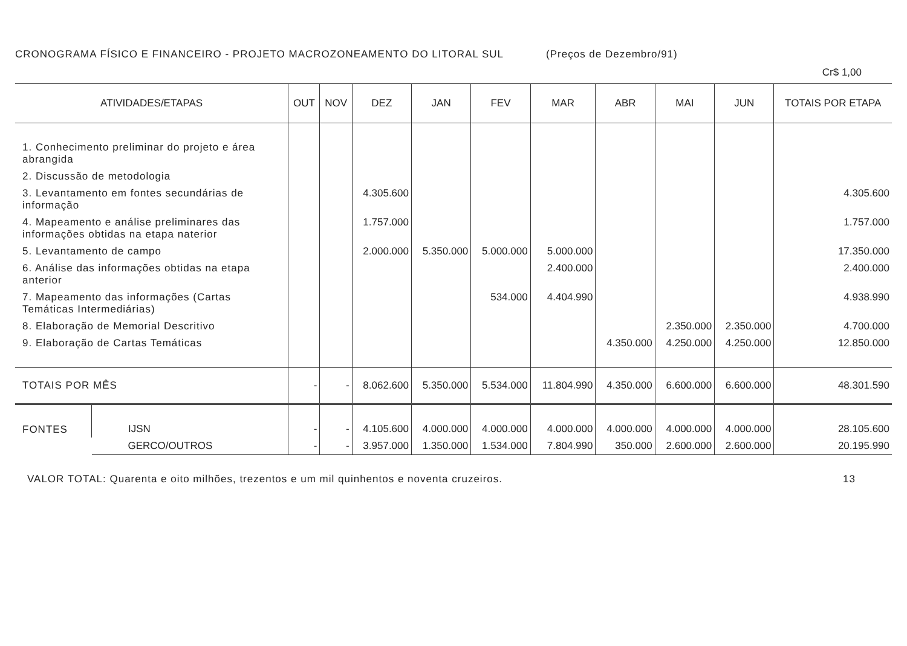CRONOGRAMA FÍSICO E FINANCEIRO - PROJETO MACROZONEAMENTO DO LITORAL SUL (Preços de Dezembro/91)
Cr$ 1,00
| ATIVIDADES/ETAPAS | | OUT | NOV | DEZ | JAN | FEV | MAR | ABR | MAI | JUN | TOTAIS POR ETAPA |
| --- | --- | --- | --- | --- | --- | --- | --- | --- | --- | --- | --- |
| 1. Conhecimento preliminar do projeto e área abrangida | | | | | | | | | | | |
| 2. Discussão de metodologia | | | | | | | | | | | |
| 3. Levantamento em fontes secundárias de informação | | | | 4.305.600 | | | | | | | 4.305.600 |
| 4. Mapeamento e análise preliminares das informações obtidas na etapa naterior | | | | 1.757.000 | | | | | | | 1.757.000 |
| 5. Levantamento de campo | | | | 2.000.000 | 5.350.000 | 5.000.000 | 5.000.000 | | | | 17.350.000 |
| 6. Análise das informações obtidas na etapa anterior | | | | | | | 2.400.000 | | | | 2.400.000 |
| 7. Mapeamento das informações (Cartas Temáticas Intermediárias) | | | | | | 534.000 | 4.404.990 | | | | 4.938.990 |
| 8. Elaboração de Memorial Descritivo | | | | | | | | | 2.350.000 | 2.350.000 | 4.700.000 |
| 9. Elaboração de Cartas Temáticas | | | | | | | | 4.350.000 | 4.250.000 | 4.250.000 | 12.850.000 |
| TOTAIS POR MÊS | | - | - | 8.062.600 | 5.350.000 | 5.534.000 | 11.804.990 | 4.350.000 | 6.600.000 | 6.600.000 | 48.301.590 |
| FONTES | IJSN | - | - | 4.105.600 | 4.000.000 | 4.000.000 | 4.000.000 | 4.000.000 | 4.000.000 | 4.000.000 | 28.105.600 |
| | GERCO/OUTROS | - | - | 3.957.000 | 1.350.000 | 1.534.000 | 7.804.990 | 350.000 | 2.600.000 | 2.600.000 | 20.195.990 |
VALOR TOTAL: Quarenta e oito milhões, trezentos e um mil quinhentos e noventa cruzeiros. 13